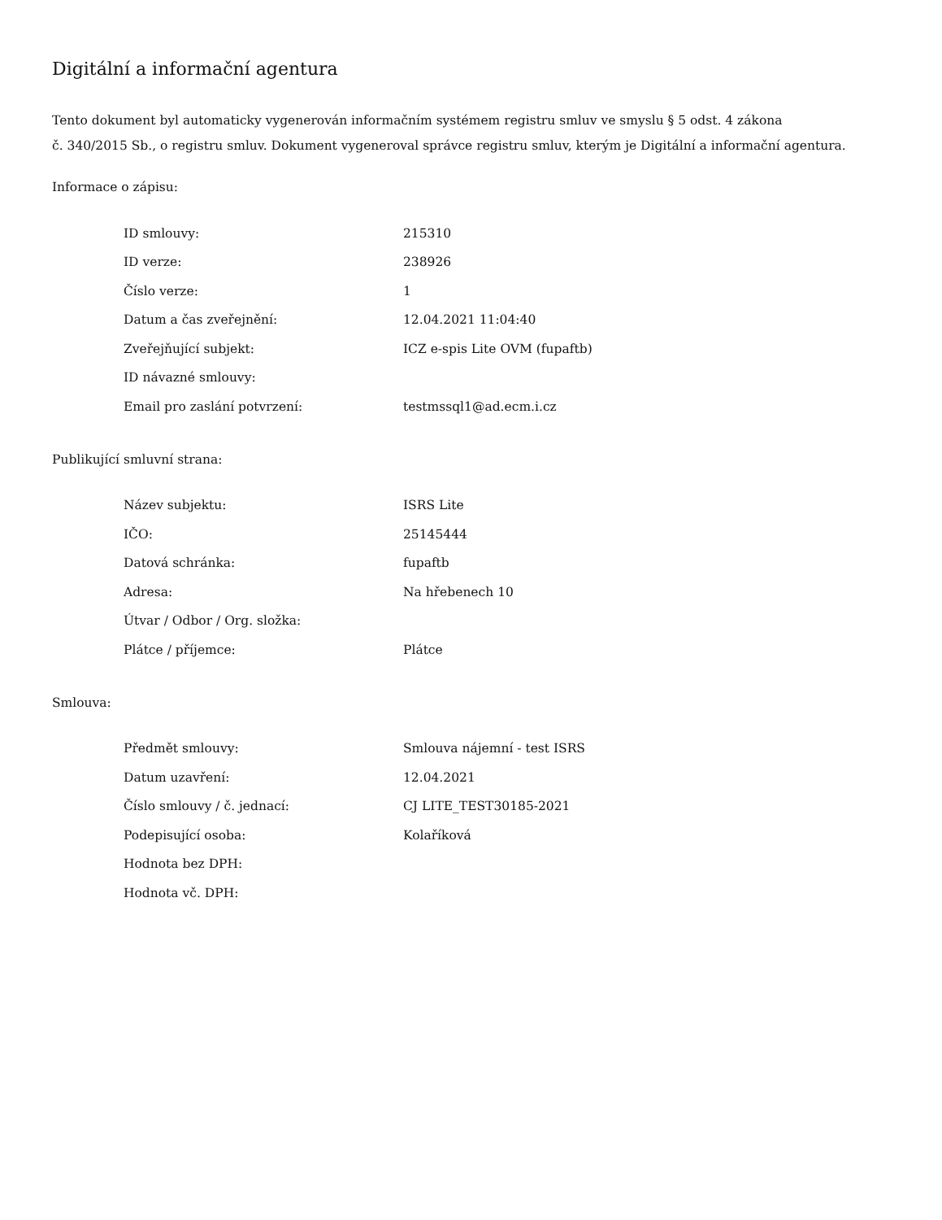Digitální a informační agentura
Tento dokument byl automaticky vygenerován informačním systémem registru smluv ve smyslu § 5 odst. 4 zákona
č. 340/2015 Sb., o registru smluv. Dokument vygeneroval správce registru smluv, kterým je Digitální a informační agentura.
Informace o zápisu:
| ID smlouvy: | 215310 |
| ID verze: | 238926 |
| Číslo verze: | 1 |
| Datum a čas zveřejnění: | 12.04.2021 11:04:40 |
| Zveřejňující subjekt: | ICZ e-spis Lite OVM (fupaftb) |
| ID návazné smlouvy: | |
| Email pro zaslání potvrzení: | testmssql1@ad.ecm.i.cz |
Publikující smluvní strana:
| Název subjektu: | ISRS Lite |
| IČO: | 25145444 |
| Datová schránka: | fupaftb |
| Adresa: | Na hřebenech 10 |
| Útvar / Odbor / Org. složka: | |
| Plátce / příjemce: | Plátce |
Smlouva:
| Předmět smlouvy: | Smlouva nájemní - test ISRS |
| Datum uzavření: | 12.04.2021 |
| Číslo smlouvy / č. jednací: | CJ LITE_TEST30185-2021 |
| Podepisující osoba: | Kolaříková |
| Hodnota bez DPH: | |
| Hodnota vč. DPH: | |